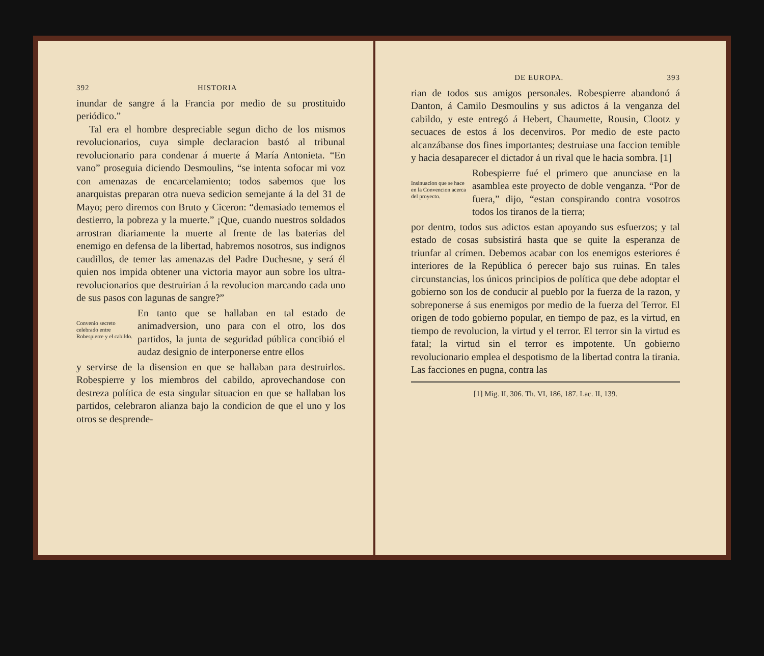392 HISTORIA
inundar de sangre á la Francia por medio de su prostituido periódico.”
Tal era el hombre despreciable segun dicho de los mismos revolucionarios, cuya simple declaracion bastó al tribunal revolucionario para condenar á muerte á María Antonieta. “En vano” proseguia diciendo Desmoulins, “se intenta sofocar mi voz con amenazas de encarcelamiento; todos sabemos que los anarquistas preparan otra nueva sedicion semejante á la del 31 de Mayo; pero diremos con Bruto y Ciceron: “demasiado tememos el destierro, la pobreza y la muerte.” ¡Que, cuando nuestros soldados arrostran diariamente la muerte al frente de las baterias del enemigo en defensa de la libertad, habremos nosotros, sus indignos caudillos, de temer las amenazas del Padre Duchesne, y será él quien nos impida obtener una victoria mayor aun sobre los ultra-revolucionarios que destruirian á la revolucion marcando cada uno de sus pasos con lagunas de sangre?”
Convenio secreto celebrado entre Robespierre y el cabildo.
En tanto que se hallaban en tal estado de animadversion, uno para con el otro, los dos partidos, la junta de seguridad pública concibió el audaz designio de interponerse entre ellos
y servirse de la disension en que se hallaban para destruirlos. Robespierre y los miembros del cabildo, aprovechandose con destreza política de esta singular situacion en que se hallaban los partidos, celebraron alianza bajo la condicion de que el uno y los otros se desprende-
DE EUROPA. 393
rian de todos sus amigos personales. Robespierre abandonó á Danton, á Camilo Desmoulins y sus adictos á la venganza del cabildo, y este entregó á Hebert, Chaumette, Rousin, Clootz y secuaces de estos á los decenviros. Por medio de este pacto alcanzábanse dos fines importantes; destruiase una faccion temible y hacia desaparecer el dictador á un rival que le hacia sombra. [1]
Insinuacion que se hace en la Convencion acerca del proyecto.
Robespierre fué el primero que anunciase en la asamblea este proyecto de doble venganza. “Por de fuera,” dijo, “estan conspirando contra vosotros todos los tiranos de la tierra;
por dentro, todos sus adictos estan apoyando sus esfuerzos; y tal estado de cosas subsistirá hasta que se quite la esperanza de triunfar al crímen. Debemos acabar con los enemigos esteriores é interiores de la República ó perecer bajo sus ruinas. En tales circunstancias, los únicos principios de política que debe adoptar el gobierno son los de conducir al pueblo por la fuerza de la razon, y sobreponerse á sus enemigos por medio de la fuerza del Terror. El origen de todo gobierno popular, en tiempo de paz, es la virtud, en tiempo de revolucion, la virtud y el terror. El terror sin la virtud es fatal; la virtud sin el terror es impotente. Un gobierno revolucionario emplea el despotismo de la libertad contra la tirania. Las facciones en pugna, contra las
[1] Mig. II, 306. Th. VI, 186, 187. Lac. II, 139.